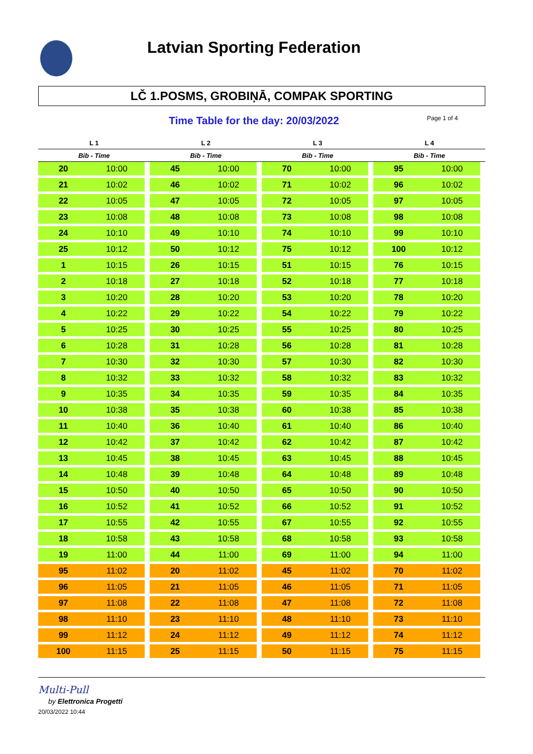Latvian Sporting Federation
LČ 1.POSMS, GROBIŅĀ, COMPAK SPORTING
Time Table for the day: 20/03/2022
Page 1 of 4
| L 1 | | L 2 | | L 3 | | L 4 | |
| --- | --- | --- | --- | --- | --- | --- | --- |
| Bib - Time | | Bib - Time | | Bib - Time | | Bib - Time | |
| 20 | 10:00 | 45 | 10:00 | 70 | 10:00 | 95 | 10:00 |
| 21 | 10:02 | 46 | 10:02 | 71 | 10:02 | 96 | 10:02 |
| 22 | 10:05 | 47 | 10:05 | 72 | 10:05 | 97 | 10:05 |
| 23 | 10:08 | 48 | 10:08 | 73 | 10:08 | 98 | 10:08 |
| 24 | 10:10 | 49 | 10:10 | 74 | 10:10 | 99 | 10:10 |
| 25 | 10:12 | 50 | 10:12 | 75 | 10:12 | 100 | 10:12 |
| 1 | 10:15 | 26 | 10:15 | 51 | 10:15 | 76 | 10:15 |
| 2 | 10:18 | 27 | 10:18 | 52 | 10:18 | 77 | 10:18 |
| 3 | 10:20 | 28 | 10:20 | 53 | 10:20 | 78 | 10:20 |
| 4 | 10:22 | 29 | 10:22 | 54 | 10:22 | 79 | 10:22 |
| 5 | 10:25 | 30 | 10:25 | 55 | 10:25 | 80 | 10:25 |
| 6 | 10:28 | 31 | 10:28 | 56 | 10:28 | 81 | 10:28 |
| 7 | 10:30 | 32 | 10:30 | 57 | 10:30 | 82 | 10:30 |
| 8 | 10:32 | 33 | 10:32 | 58 | 10:32 | 83 | 10:32 |
| 9 | 10:35 | 34 | 10:35 | 59 | 10:35 | 84 | 10:35 |
| 10 | 10:38 | 35 | 10:38 | 60 | 10:38 | 85 | 10:38 |
| 11 | 10:40 | 36 | 10:40 | 61 | 10:40 | 86 | 10:40 |
| 12 | 10:42 | 37 | 10:42 | 62 | 10:42 | 87 | 10:42 |
| 13 | 10:45 | 38 | 10:45 | 63 | 10:45 | 88 | 10:45 |
| 14 | 10:48 | 39 | 10:48 | 64 | 10:48 | 89 | 10:48 |
| 15 | 10:50 | 40 | 10:50 | 65 | 10:50 | 90 | 10:50 |
| 16 | 10:52 | 41 | 10:52 | 66 | 10:52 | 91 | 10:52 |
| 17 | 10:55 | 42 | 10:55 | 67 | 10:55 | 92 | 10:55 |
| 18 | 10:58 | 43 | 10:58 | 68 | 10:58 | 93 | 10:58 |
| 19 | 11:00 | 44 | 11:00 | 69 | 11:00 | 94 | 11:00 |
| 95 | 11:02 | 20 | 11:02 | 45 | 11:02 | 70 | 11:02 |
| 96 | 11:05 | 21 | 11:05 | 46 | 11:05 | 71 | 11:05 |
| 97 | 11:08 | 22 | 11:08 | 47 | 11:08 | 72 | 11:08 |
| 98 | 11:10 | 23 | 11:10 | 48 | 11:10 | 73 | 11:10 |
| 99 | 11:12 | 24 | 11:12 | 49 | 11:12 | 74 | 11:12 |
| 100 | 11:15 | 25 | 11:15 | 50 | 11:15 | 75 | 11:15 |
Multi-Pull
by Elettronica Progetti
20/03/2022 10:44